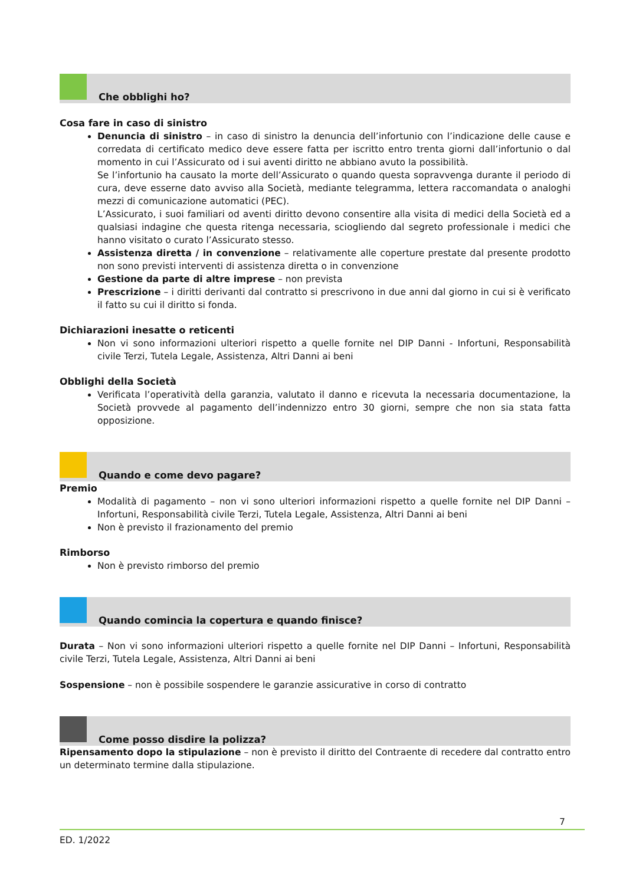Che obblighi ho?
Cosa fare in caso di sinistro
Denuncia di sinistro – in caso di sinistro la denuncia dell’infortunio con l’indicazione delle cause e corredata di certificato medico deve essere fatta per iscritto entro trenta giorni dall’infortunio o dal momento in cui l’Assicurato od i sui aventi diritto ne abbiano avuto la possibilità.
Se l’infortunio ha causato la morte dell’Assicurato o quando questa sopravvenga durante il periodo di cura, deve esserne dato avviso alla Società, mediante telegramma, lettera raccomandata o analoghi mezzi di comunicazione automatici (PEC).
L’Assicurato, i suoi familiari od aventi diritto devono consentire alla visita di medici della Società ed a qualsiasi indagine che questa ritenga necessaria, sciogliendo dal segreto professionale i medici che hanno visitato o curato l’Assicurato stesso.
Assistenza diretta / in convenzione – relativamente alle coperture prestate dal presente prodotto non sono previsti interventi di assistenza diretta o in convenzione
Gestione da parte di altre imprese – non prevista
Prescrizione – i diritti derivanti dal contratto si prescrivono in due anni dal giorno in cui si è verificato il fatto su cui il diritto si fonda.
Dichiarazioni inesatte o reticenti
Non vi sono informazioni ulteriori rispetto a quelle fornite nel DIP Danni - Infortuni, Responsabilità civile Terzi, Tutela Legale, Assistenza, Altri Danni ai beni
Obblighi della Società
Verificata l’operatività della garanzia, valutato il danno e ricevuta la necessaria documentazione, la Società provvede al pagamento dell’indennizzo entro 30 giorni, sempre che non sia stata fatta opposizione.
Quando e come devo pagare?
Premio
Modalità di pagamento – non vi sono ulteriori informazioni rispetto a quelle fornite nel DIP Danni – Infortuni, Responsabilità civile Terzi, Tutela Legale, Assistenza, Altri Danni ai beni
Non è previsto il frazionamento del premio
Rimborso
Non è previsto rimborso del premio
Quando comincia la copertura e quando finisce?
Durata – Non vi sono informazioni ulteriori rispetto a quelle fornite nel DIP Danni – Infortuni, Responsabilità civile Terzi, Tutela Legale, Assistenza, Altri Danni ai beni
Sospensione – non è possibile sospendere le garanzie assicurative in corso di contratto
Come posso disdire la polizza?
Ripensamento dopo la stipulazione – non è previsto il diritto del Contraente di recedere dal contratto entro un determinato termine dalla stipulazione.
7
ED. 1/2022